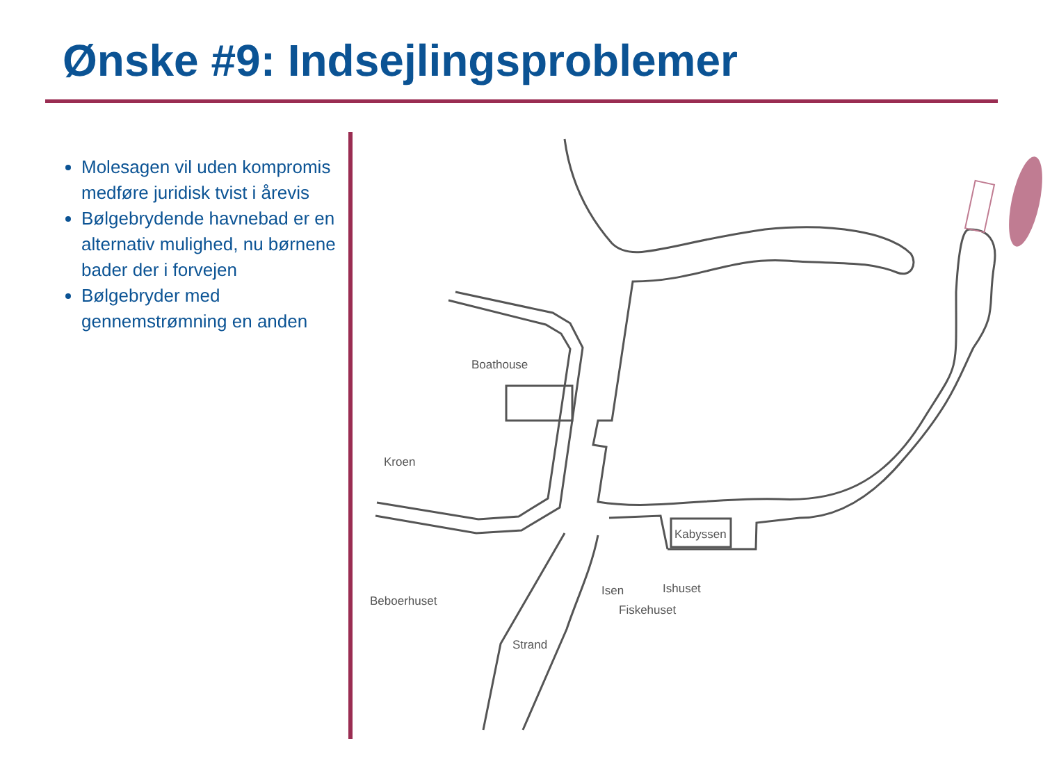Ønske #9: Indsejlingsproblemer
Molesagen vil uden kompromis medføre juridisk tvist i årevis
Bølgebrydende havnebad er en alternativ mulighed, nu børnene bader der i forvejen
Bølgebryder med gennemstrømning en anden
Boathouse
Kroen
Kabyssen
Beboerhuset
Isen
Ishuset
Fiskehuset
Strand